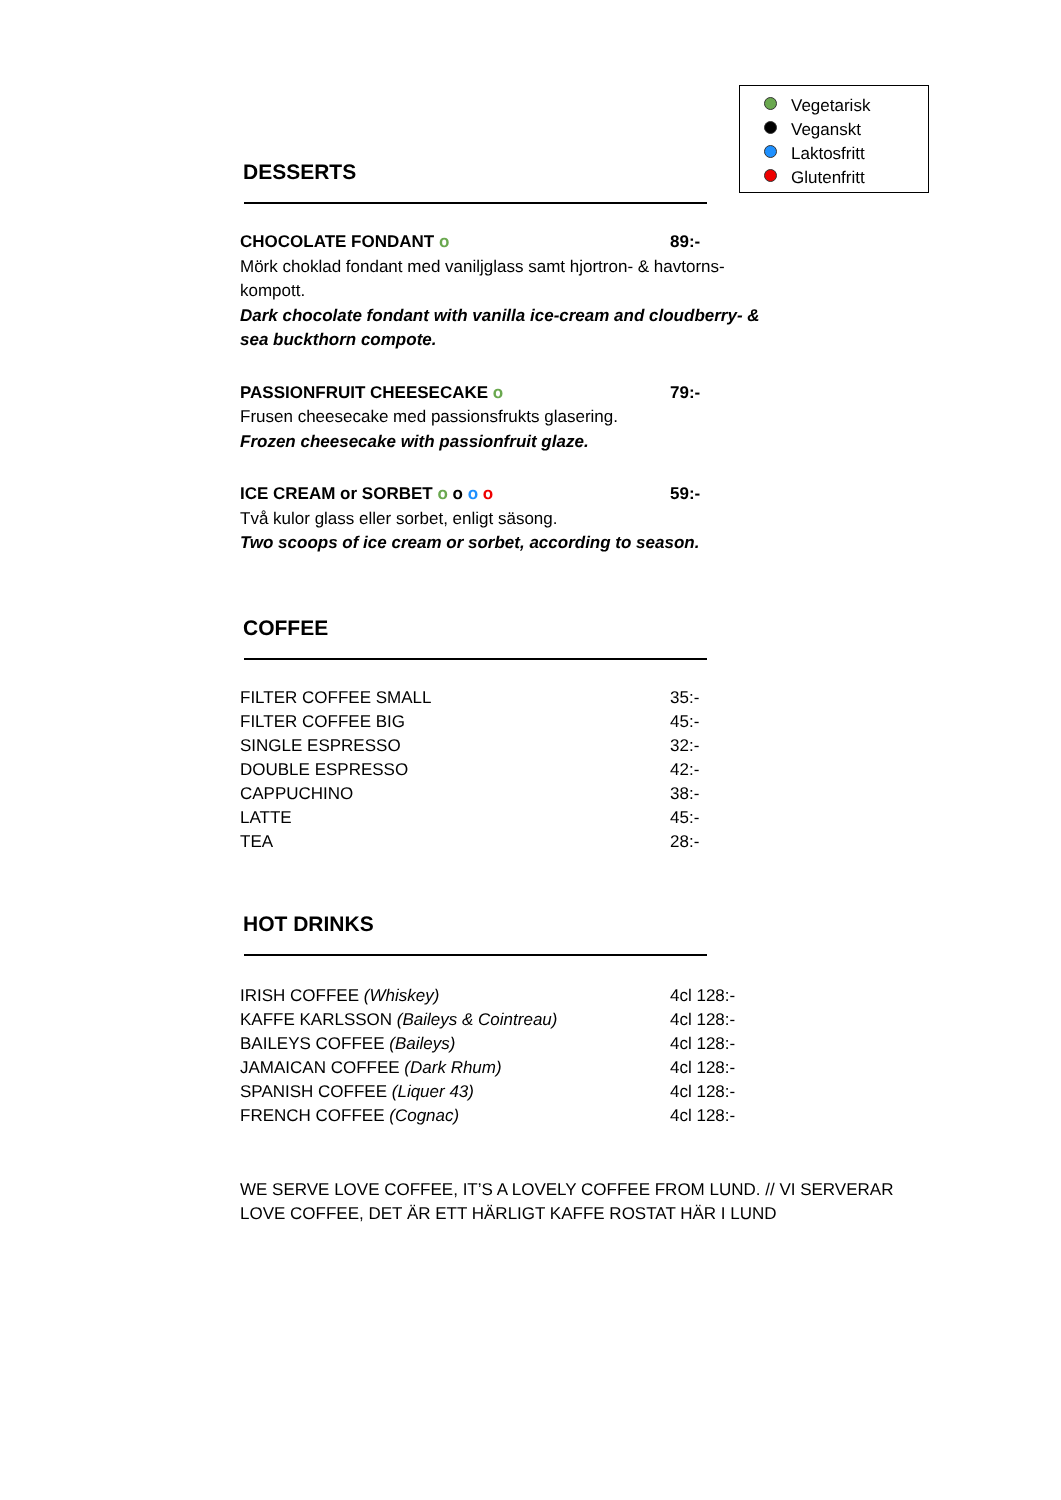Vegetarisk
Veganskt
Laktosfritt
Glutenfritt
DESSERTS
CHOCOLATE FONDANT o 89:-
Mörk choklad fondant med vaniljglass samt hjortron- & havtorns-kompott.
Dark chocolate fondant with vanilla ice-cream and cloudberry- & sea buckthorn compote.
PASSIONFRUIT CHEESECAKE o 79:-
Frusen cheesecake med passionsfrukts glasering.
Frozen cheesecake with passionfruit glaze.
ICE CREAM or SORBET o o o o 59:-
Två kulor glass eller sorbet, enligt säsong.
Two scoops of ice cream or sorbet, according to season.
COFFEE
| FILTER COFFEE SMALL | 35:- |
| FILTER COFFEE BIG | 45:- |
| SINGLE ESPRESSO | 32:- |
| DOUBLE ESPRESSO | 42:- |
| CAPPUCHINO | 38:- |
| LATTE | 45:- |
| TEA | 28:- |
HOT DRINKS
| IRISH COFFEE (Whiskey) | 4cl 128:- |
| KAFFE KARLSSON (Baileys & Cointreau) | 4cl 128:- |
| BAILEYS COFFEE (Baileys) | 4cl 128:- |
| JAMAICAN COFFEE (Dark Rhum) | 4cl 128:- |
| SPANISH COFFEE (Liquer 43) | 4cl 128:- |
| FRENCH COFFEE (Cognac) | 4cl 128:- |
WE SERVE LOVE COFFEE, IT’S A LOVELY COFFEE FROM LUND. // VI SERVERAR LOVE COFFEE, DET ÄR ETT HÄRLIGT KAFFE ROSTAT HÄR I LUND